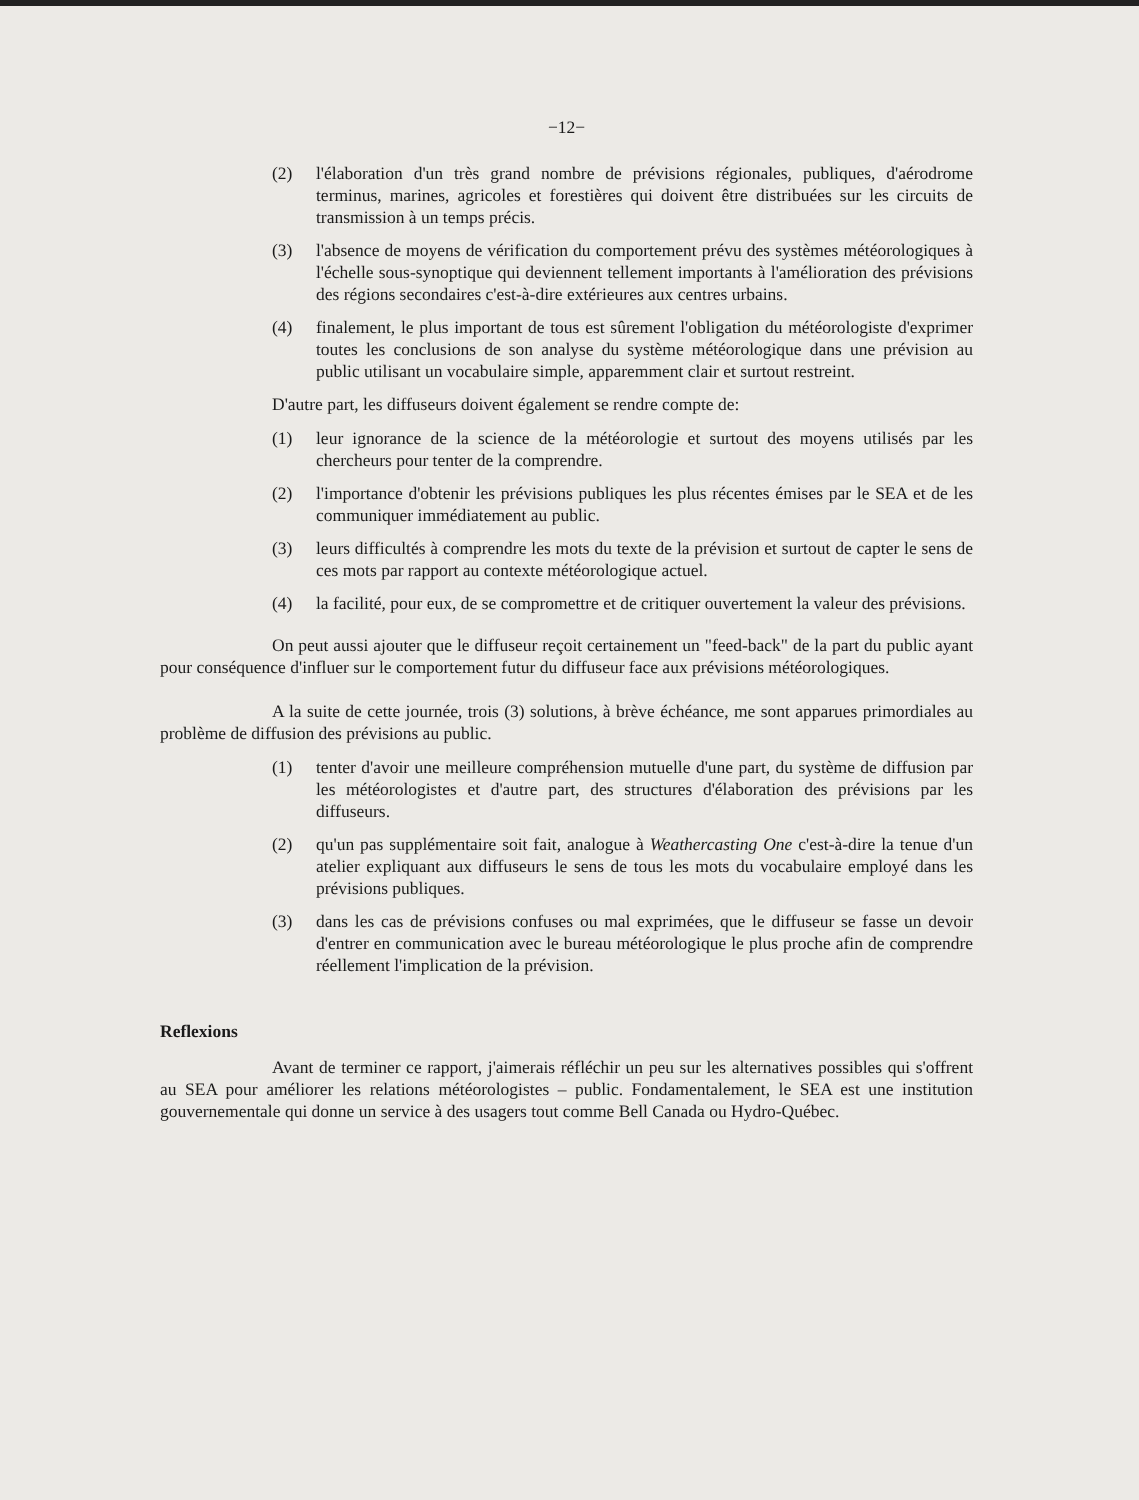−12−
(2) l'élaboration d'un très grand nombre de prévisions régionales, publiques, d'aérodrome terminus, marines, agricoles et forestières qui doivent être distribuées sur les circuits de transmission à un temps précis.
(3) l'absence de moyens de vérification du comportement prévu des systèmes météorologiques à l'échelle sous-synoptique qui deviennent tellement importants à l'amélioration des prévisions des régions secondaires c'est-à-dire extérieures aux centres urbains.
(4) finalement, le plus important de tous est sûrement l'obligation du météorologiste d'exprimer toutes les conclusions de son analyse du système météorologique dans une prévision au public utilisant un vocabulaire simple, apparemment clair et surtout restreint.
D'autre part, les diffuseurs doivent également se rendre compte de:
(1) leur ignorance de la science de la météorologie et surtout des moyens utilisés par les chercheurs pour tenter de la comprendre.
(2) l'importance d'obtenir les prévisions publiques les plus récentes émises par le SEA et de les communiquer immédiatement au public.
(3) leurs difficultés à comprendre les mots du texte de la prévision et surtout de capter le sens de ces mots par rapport au contexte météorologique actuel.
(4) la facilité, pour eux, de se compromettre et de critiquer ouvertement la valeur des prévisions.
On peut aussi ajouter que le diffuseur reçoit certainement un "feed-back" de la part du public ayant pour conséquence d'influer sur le comportement futur du diffuseur face aux prévisions météorologiques.
A la suite de cette journée, trois (3) solutions, à brève échéance, me sont apparues primordiales au problème de diffusion des prévisions au public.
(1) tenter d'avoir une meilleure compréhension mutuelle d'une part, du système de diffusion par les météorologistes et d'autre part, des structures d'élaboration des prévisions par les diffuseurs.
(2) qu'un pas supplémentaire soit fait, analogue à Weathercasting One c'est-à-dire la tenue d'un atelier expliquant aux diffuseurs le sens de tous les mots du vocabulaire employé dans les prévisions publiques.
(3) dans les cas de prévisions confuses ou mal exprimées, que le diffuseur se fasse un devoir d'entrer en communication avec le bureau météorologique le plus proche afin de comprendre réellement l'implication de la prévision.
Reflexions
Avant de terminer ce rapport, j'aimerais réfléchir un peu sur les alternatives possibles qui s'offrent au SEA pour améliorer les relations météorologistes – public. Fondamentalement, le SEA est une institution gouvernementale qui donne un service à des usagers tout comme Bell Canada ou Hydro-Québec.